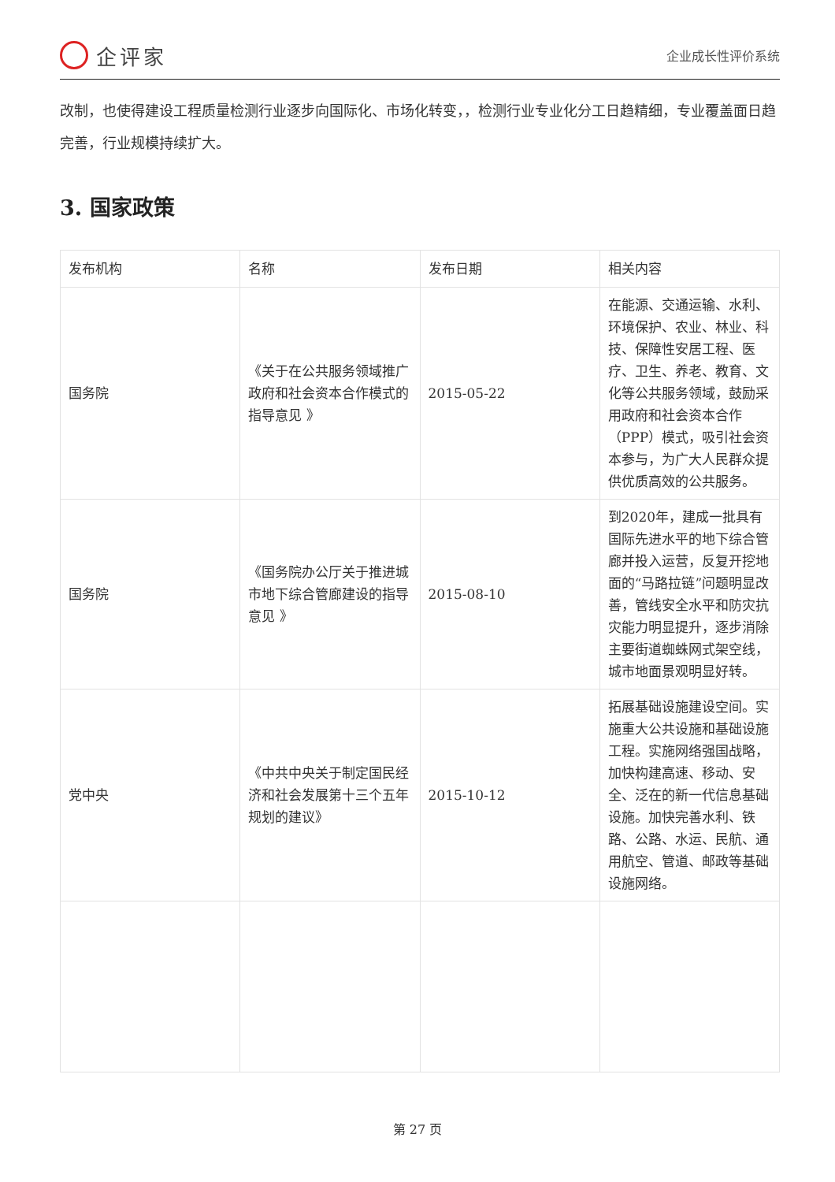企评家
企业成长性评价系统
改制，也使得建设工程质量检测行业逐步向国际化、市场化转变，，检测行业专业化分工日趋精细，专业覆盖面日趋完善，行业规模持续扩大。
3. 国家政策
| 发布机构 | 名称 | 发布日期 | 相关内容 |
| --- | --- | --- | --- |
| 国务院 | 《关于在公共服务领域推广政府和社会资本合作模式的指导意见 》 | 2015-05-22 | 在能源、交通运输、水利、环境保护、农业、林业、科技、保障性安居工程、医疗、卫生、养老、教育、文化等公共服务领域，鼓励采用政府和社会资本合作（PPP）模式，吸引社会资本参与，为广大人民群众提供优质高效的公共服务。 |
| 国务院 | 《国务院办公厅关于推进城市地下综合管廊建设的指导意见 》 | 2015-08-10 | 到2020年，建成一批具有国际先进水平的地下综合管廊并投入运营，反复开挖地面的“马路拉链”问题明显改善，管线安全水平和防灾抗灾能力明显提升，逐步消除主要街道蜘蛛网式架空线，城市地面景观明显好转。 |
| 党中央 | 《中共中央关于制定国民经济和社会发展第十三个五年规划的建议》 | 2015-10-12 | 拓展基础设施建设空间。实施重大公共设施和基础设施工程。实施网络强国战略，加快构建高速、移动、安全、泛在的新一代信息基础设施。加快完善水利、铁路、公路、水运、民航、通用航空、管道、邮政等基础设施网络。 |
第 27 页